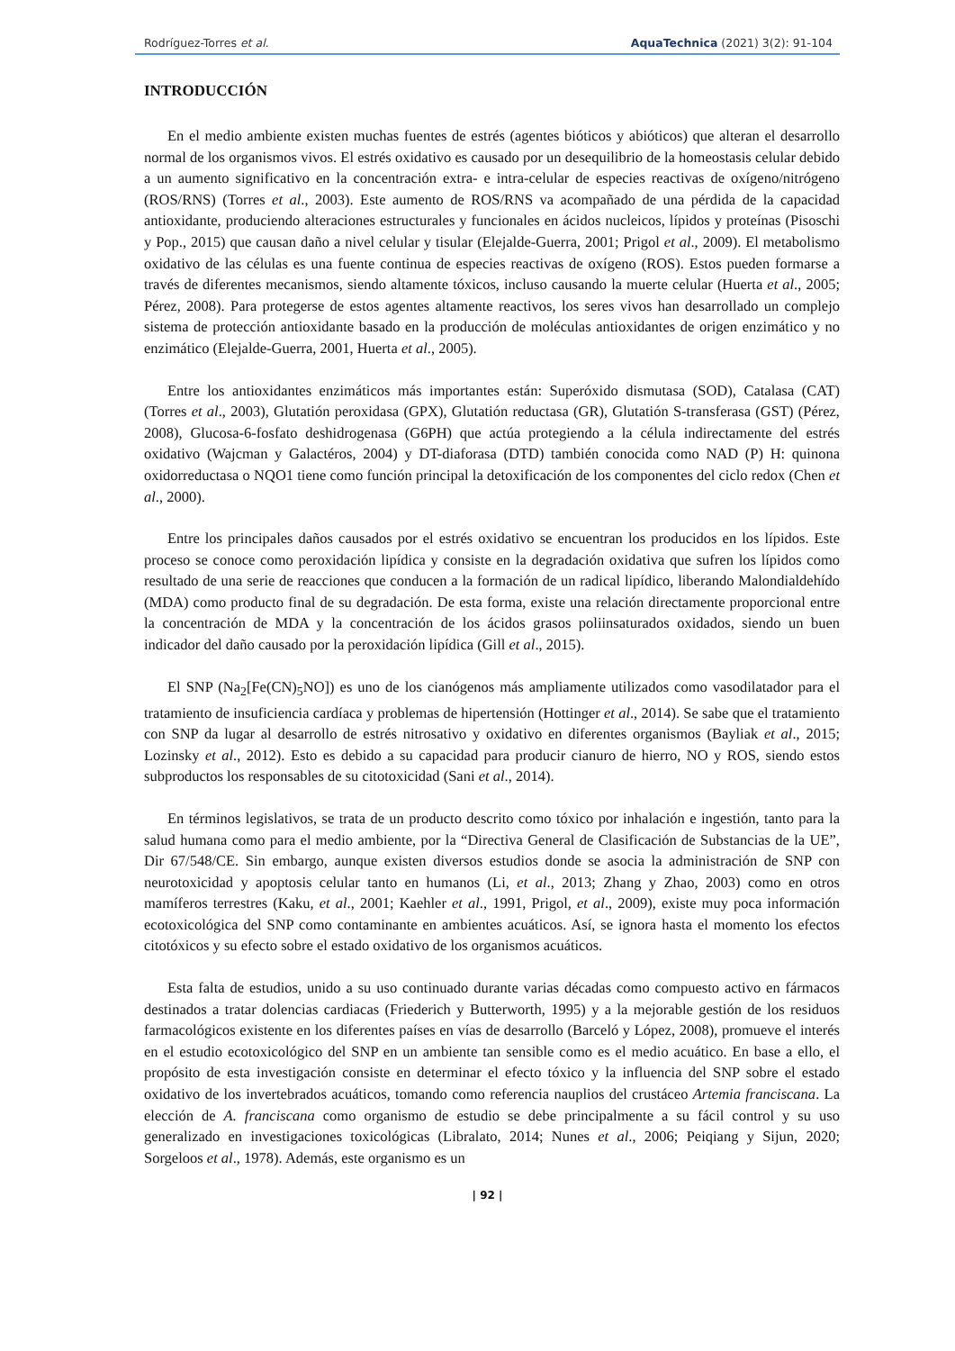Rodríguez-Torres et al. AquaTechnica (2021) 3(2): 91-104
INTRODUCCIÓN
En el medio ambiente existen muchas fuentes de estrés (agentes bióticos y abióticos) que alteran el desarrollo normal de los organismos vivos. El estrés oxidativo es causado por un desequilibrio de la homeostasis celular debido a un aumento significativo en la concentración extra- e intra-celular de especies reactivas de oxígeno/nitrógeno (ROS/RNS) (Torres et al., 2003). Este aumento de ROS/RNS va acompañado de una pérdida de la capacidad antioxidante, produciendo alteraciones estructurales y funcionales en ácidos nucleicos, lípidos y proteínas (Pisoschi y Pop., 2015) que causan daño a nivel celular y tisular (Elejalde-Guerra, 2001; Prigol et al., 2009). El metabolismo oxidativo de las células es una fuente continua de especies reactivas de oxígeno (ROS). Estos pueden formarse a través de diferentes mecanismos, siendo altamente tóxicos, incluso causando la muerte celular (Huerta et al., 2005; Pérez, 2008). Para protegerse de estos agentes altamente reactivos, los seres vivos han desarrollado un complejo sistema de protección antioxidante basado en la producción de moléculas antioxidantes de origen enzimático y no enzimático (Elejalde-Guerra, 2001, Huerta et al., 2005).
Entre los antioxidantes enzimáticos más importantes están: Superóxido dismutasa (SOD), Catalasa (CAT) (Torres et al., 2003), Glutatión peroxidasa (GPX), Glutatión reductasa (GR), Glutatión S-transferasa (GST) (Pérez, 2008), Glucosa-6-fosfato deshidrogenasa (G6PH) que actúa protegiendo a la célula indirectamente del estrés oxidativo (Wajcman y Galactéros, 2004) y DT-diaforasa (DTD) también conocida como NAD (P) H: quinona oxidorreductasa o NQO1 tiene como función principal la detoxificación de los componentes del ciclo redox (Chen et al., 2000).
Entre los principales daños causados por el estrés oxidativo se encuentran los producidos en los lípidos. Este proceso se conoce como peroxidación lipídica y consiste en la degradación oxidativa que sufren los lípidos como resultado de una serie de reacciones que conducen a la formación de un radical lipídico, liberando Malondialdehído (MDA) como producto final de su degradación. De esta forma, existe una relación directamente proporcional entre la concentración de MDA y la concentración de los ácidos grasos poliinsaturados oxidados, siendo un buen indicador del daño causado por la peroxidación lipídica (Gill et al., 2015).
El SNP (Na<sub>2</sub>[Fe(CN)<sub>5</sub>NO]) es uno de los cianógenos más ampliamente utilizados como vasodilatador para el tratamiento de insuficiencia cardíaca y problemas de hipertensión (Hottinger et al., 2014). Se sabe que el tratamiento con SNP da lugar al desarrollo de estrés nitrosativo y oxidativo en diferentes organismos (Bayliak et al., 2015; Lozinsky et al., 2012). Esto es debido a su capacidad para producir cianuro de hierro, NO y ROS, siendo estos subproductos los responsables de su citotoxicidad (Sani et al., 2014).
En términos legislativos, se trata de un producto descrito como tóxico por inhalación e ingestión, tanto para la salud humana como para el medio ambiente, por la “Directiva General de Clasificación de Substancias de la UE”, Dir 67/548/CE. Sin embargo, aunque existen diversos estudios donde se asocia la administración de SNP con neurotoxicidad y apoptosis celular tanto en humanos (Li, et al., 2013; Zhang y Zhao, 2003) como en otros mamíferos terrestres (Kaku, et al., 2001; Kaehler et al., 1991, Prigol, et al., 2009), existe muy poca información ecotoxicológica del SNP como contaminante en ambientes acuáticos. Así, se ignora hasta el momento los efectos citotóxicos y su efecto sobre el estado oxidativo de los organismos acuáticos.
Esta falta de estudios, unido a su uso continuado durante varias décadas como compuesto activo en fármacos destinados a tratar dolencias cardiacas (Friederich y Butterworth, 1995) y a la mejorable gestión de los residuos farmacológicos existente en los diferentes países en vías de desarrollo (Barceló y López, 2008), promueve el interés en el estudio ecotoxicológico del SNP en un ambiente tan sensible como es el medio acuático. En base a ello, el propósito de esta investigación consiste en determinar el efecto tóxico y la influencia del SNP sobre el estado oxidativo de los invertebrados acuáticos, tomando como referencia nauplios del crustáceo Artemia franciscana. La elección de A. franciscana como organismo de estudio se debe principalmente a su fácil control y su uso generalizado en investigaciones toxicológicas (Libralato, 2014; Nunes et al., 2006; Peiqiang y Sijun, 2020; Sorgeloos et al., 1978). Además, este organismo es un
| 92 |